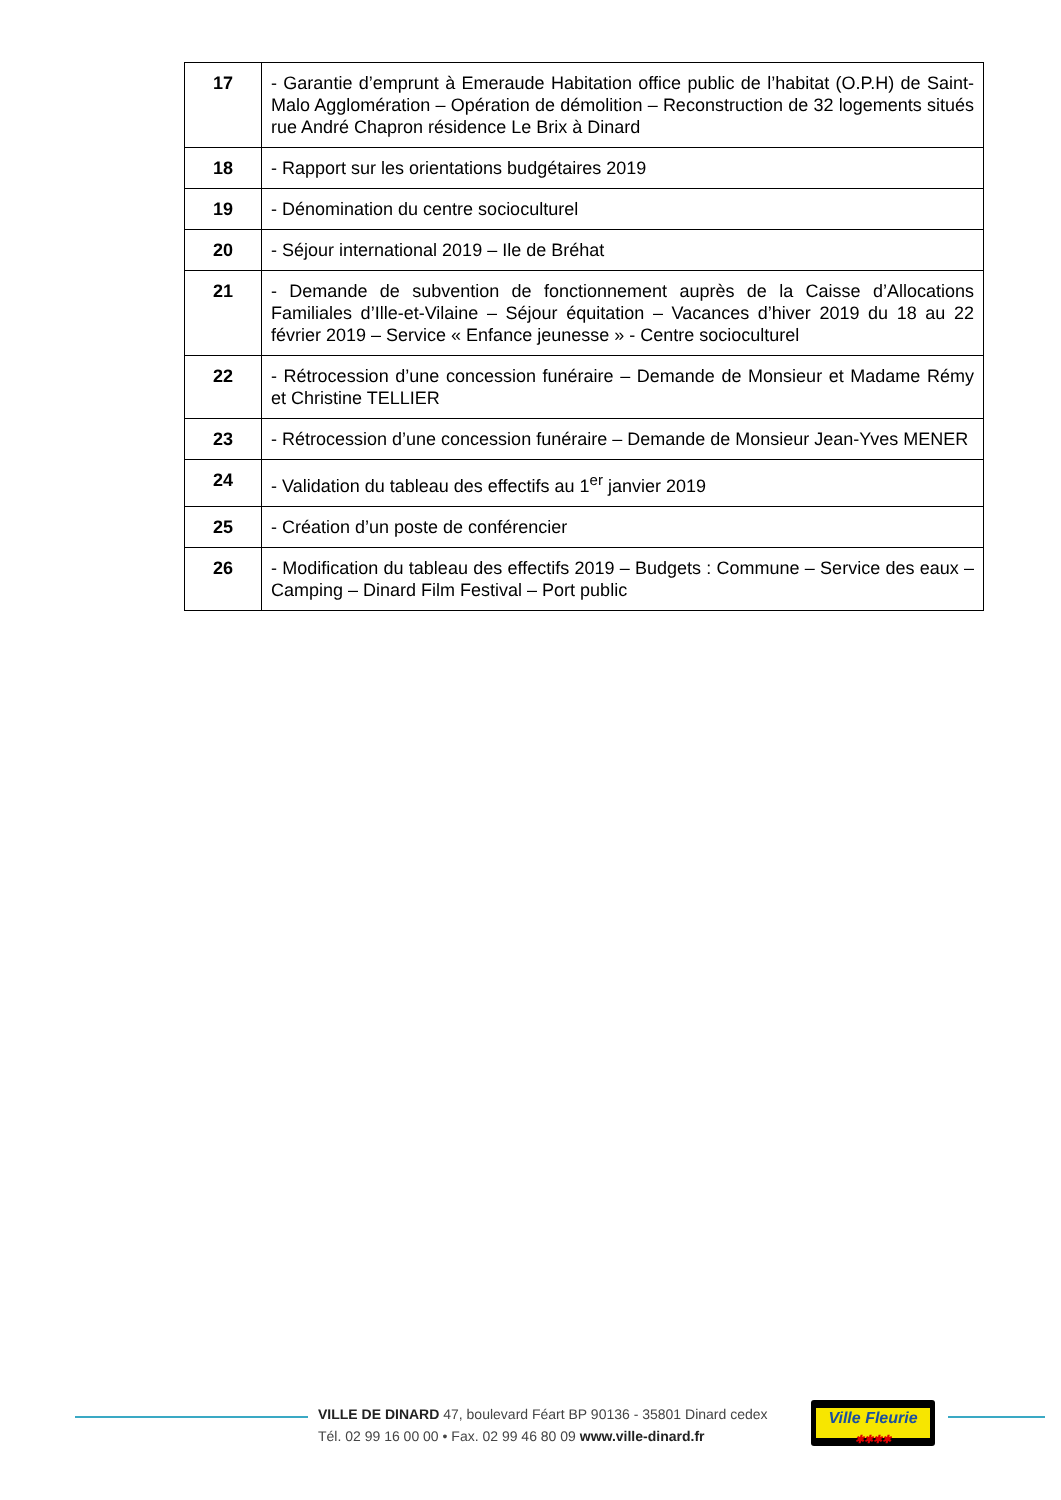| 17 | - Garantie d’emprunt à Emeraude Habitation office public de l’habitat (O.P.H) de Saint-Malo Agglomération – Opération de démolition – Reconstruction de 32 logements situés rue André Chapron résidence Le Brix à Dinard |
| 18 | - Rapport sur les orientations budgétaires 2019 |
| 19 | - Dénomination du centre socioculturel |
| 20 | - Séjour international 2019 – Ile de Bréhat |
| 21 | - Demande de subvention de fonctionnement auprès de la Caisse d’Allocations Familiales d’Ille-et-Vilaine – Séjour équitation – Vacances d’hiver 2019 du 18 au 22 février 2019 – Service « Enfance jeunesse » - Centre socioculturel |
| 22 | - Rétrocession d’une concession funéraire – Demande de Monsieur et Madame Rémy et Christine TELLIER |
| 23 | - Rétrocession d’une concession funéraire – Demande de Monsieur Jean-Yves MENER |
| 24 | - Validation du tableau des effectifs au 1<sup>er</sup> janvier 2019 |
| 25 | - Création d’un poste de conférencier |
| 26 | - Modification du tableau des effectifs 2019 – Budgets : Commune – Service des eaux – Camping – Dinard Film Festival – Port public |
VILLE DE DINARD 47, boulevard Féart BP 90136 - 35801 Dinard cedex
Tél. 02 99 16 00 00 • Fax. 02 99 46 80 09 www.ville-dinard.fr
Ville Fleurie
✱✱✱✱